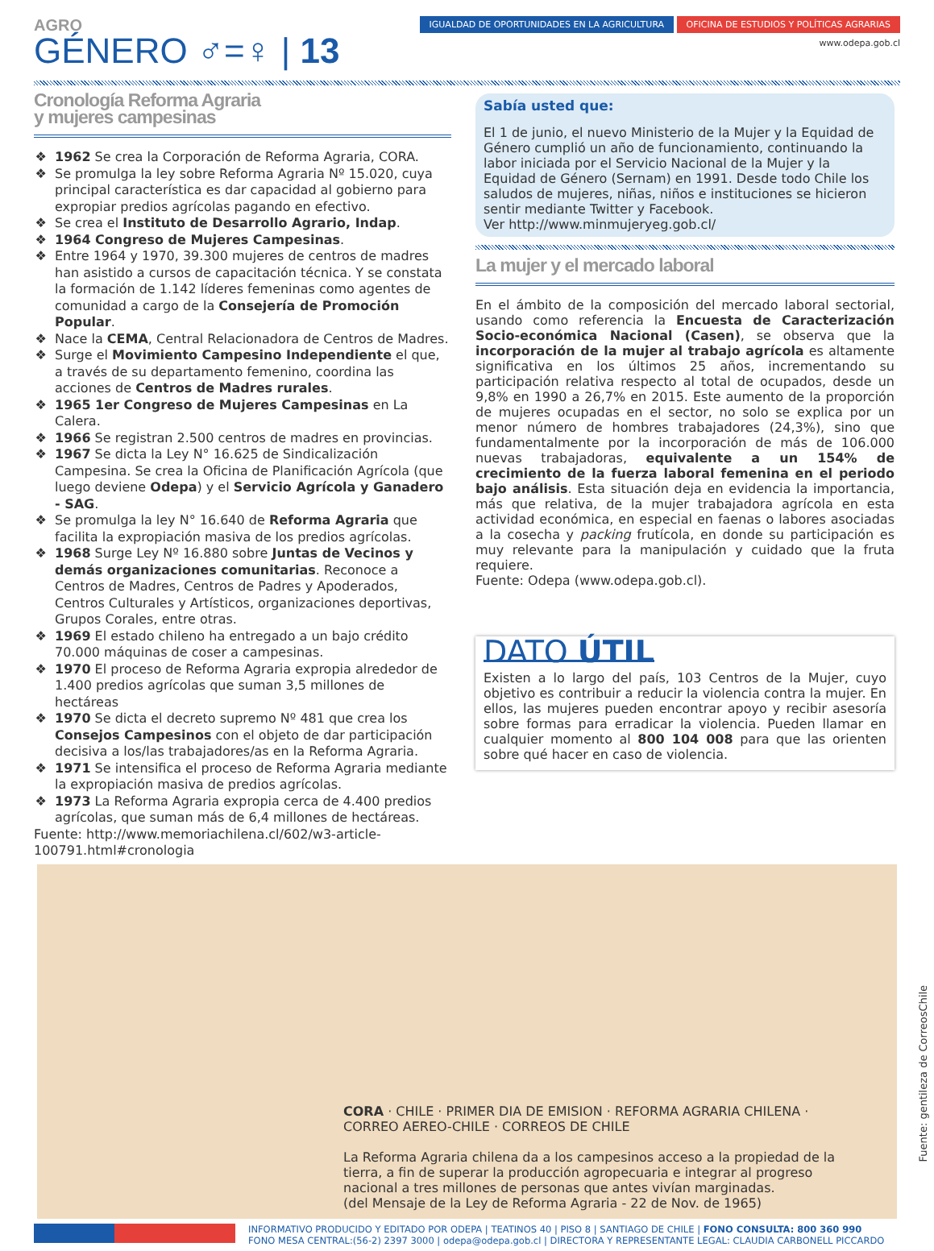AGRO
GÉNERO ♂=♀ | 13
IGUALDAD DE OPORTUNIDADES EN LA AGRICULTURA OFICINA DE ESTUDIOS Y POLÍTICAS AGRARIAS
www.odepa.gob.cl
Cronología Reforma Agraria
y mujeres campesinas
1962 Se crea la Corporación de Reforma Agraria, CORA.
Se promulga la ley sobre Reforma Agraria Nº 15.020, cuya principal característica es dar capacidad al gobierno para expropiar predios agrícolas pagando en efectivo.
Se crea el Instituto de Desarrollo Agrario, Indap.
1964 Congreso de Mujeres Campesinas.
Entre 1964 y 1970, 39.300 mujeres de centros de madres han asistido a cursos de capacitación técnica. Y se constata la formación de 1.142 líderes femeninas como agentes de comunidad a cargo de la Consejería de Promoción Popular.
Nace la CEMA, Central Relacionadora de Centros de Madres.
Surge el Movimiento Campesino Independiente el que, a través de su departamento femenino, coordina las acciones de Centros de Madres rurales.
1965 1er Congreso de Mujeres Campesinas en La Calera.
1966 Se registran 2.500 centros de madres en provincias.
1967 Se dicta la Ley N° 16.625 de Sindicalización Campesina. Se crea la Oficina de Planificación Agrícola (que luego deviene Odepa) y el Servicio Agrícola y Ganadero - SAG.
Se promulga la ley N° 16.640 de Reforma Agraria que facilita la expropiación masiva de los predios agrícolas.
1968 Surge Ley Nº 16.880 sobre Juntas de Vecinos y demás organizaciones comunitarias. Reconoce a Centros de Madres, Centros de Padres y Apoderados, Centros Culturales y Artísticos, organizaciones deportivas, Grupos Corales, entre otras.
1969 El estado chileno ha entregado a un bajo crédito 70.000 máquinas de coser a campesinas.
1970 El proceso de Reforma Agraria expropia alrededor de 1.400 predios agrícolas que suman 3,5 millones de hectáreas
1970 Se dicta el decreto supremo Nº 481 que crea los Consejos Campesinos con el objeto de dar participación decisiva a los/las trabajadores/as en la Reforma Agraria.
1971 Se intensifica el proceso de Reforma Agraria mediante la expropiación masiva de predios agrícolas.
1973 La Reforma Agraria expropia cerca de 4.400 predios agrícolas, que suman más de 6,4 millones de hectáreas.
Fuente: http://www.memoriachilena.cl/602/w3-article-100791.html#cronologia
Sabía usted que:
El 1 de junio, el nuevo Ministerio de la Mujer y la Equidad de Género cumplió un año de funcionamiento, continuando la labor iniciada por el Servicio Nacional de la Mujer y la Equidad de Género (Sernam) en 1991. Desde todo Chile los saludos de mujeres, niñas, niños e instituciones se hicieron sentir mediante Twitter y Facebook.
Ver http://www.minmujeryeg.gob.cl/
La mujer y el mercado laboral
En el ámbito de la composición del mercado laboral sectorial, usando como referencia la Encuesta de Caracterización Socio-económica Nacional (Casen), se observa que la incorporación de la mujer al trabajo agrícola es altamente significativa en los últimos 25 años, incrementando su participación relativa respecto al total de ocupados, desde un 9,8% en 1990 a 26,7% en 2015. Este aumento de la proporción de mujeres ocupadas en el sector, no solo se explica por un menor número de hombres trabajadores (24,3%), sino que fundamentalmente por la incorporación de más de 106.000 nuevas trabajadoras, equivalente a un 154% de crecimiento de la fuerza laboral femenina en el periodo bajo análisis. Esta situación deja en evidencia la importancia, más que relativa, de la mujer trabajadora agrícola en esta actividad económica, en especial en faenas o labores asociadas a la cosecha y packing frutícola, en donde su participación es muy relevante para la manipulación y cuidado que la fruta requiere.
Fuente: Odepa (www.odepa.gob.cl).
DATO ÚTIL
Existen a lo largo del país, 103 Centros de la Mujer, cuyo objetivo es contribuir a reducir la violencia contra la mujer. En ellos, las mujeres pueden encontrar apoyo y recibir asesoría sobre formas para erradicar la violencia. Pueden llamar en cualquier momento al 800 104 008 para que las orienten sobre qué hacer en caso de violencia.
CORA · CHILE · PRIMER DIA DE EMISION · REFORMA AGRARIA CHILENA · CORREO AEREO-CHILE · CORREOS DE CHILE
La Reforma Agraria chilena da a los campesinos acceso a la propiedad de la tierra, a fin de superar la producción agropecuaria e integrar al progreso nacional a tres millones de personas que antes vivían marginadas.
(del Mensaje de la Ley de Reforma Agraria - 22 de Nov. de 1965)
Fuente: gentileza de CorreosChile
INFORMATIVO PRODUCIDO Y EDITADO POR ODEPA | TEATINOS 40 | PISO 8 | SANTIAGO DE CHILE | FONO CONSULTA: 800 360 990
FONO MESA CENTRAL:(56-2) 2397 3000 | odepa@odepa.gob.cl | DIRECTORA Y REPRESENTANTE LEGAL: CLAUDIA CARBONELL PICCARDO